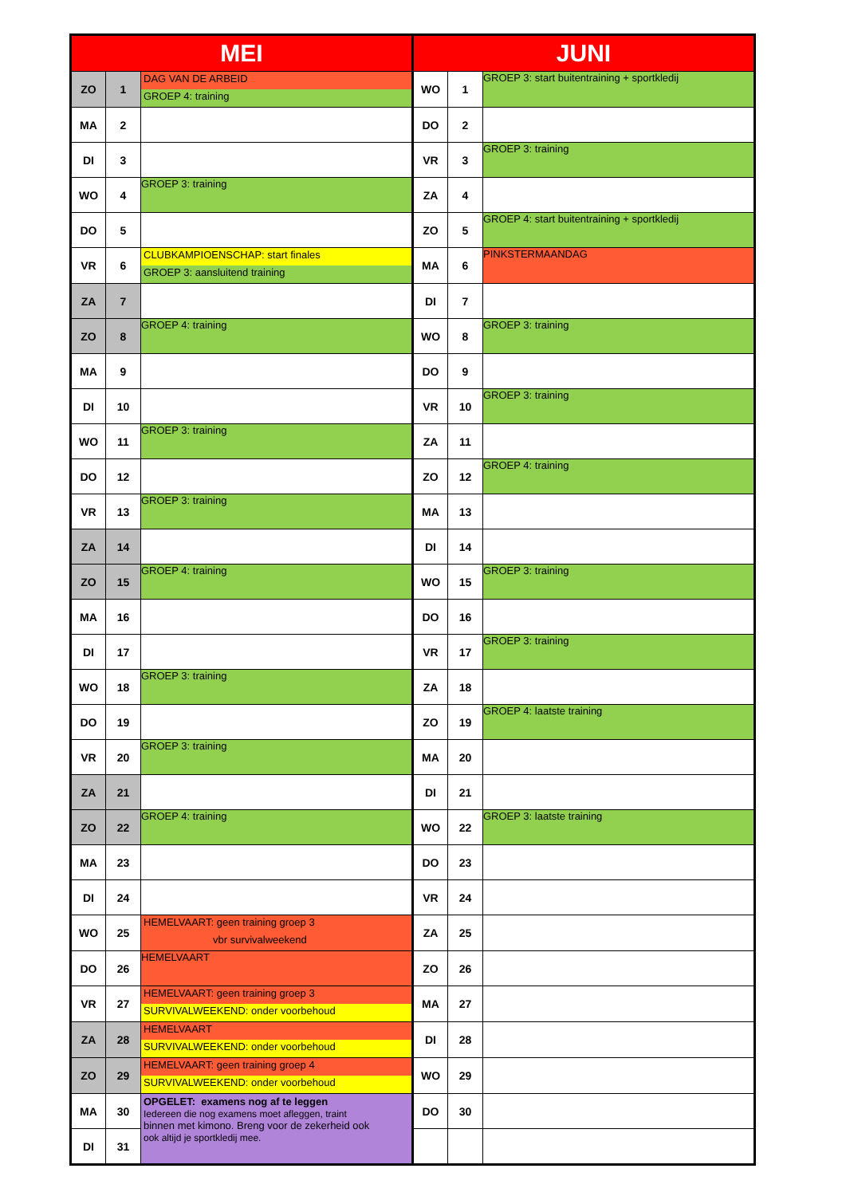| MEI | | | JUNI | | |
| --- | --- | --- | --- | --- | --- |
| ZO | 1 | DAG VAN DE ARBEID GROEP 4: training | WO | 1 | GROEP 3: start buitentraining + sportkledij |
| MA | 2 | | DO | 2 | |
| DI | 3 | | VR | 3 | GROEP 3: training |
| WO | 4 | GROEP 3: training | ZA | 4 | |
| DO | 5 | | ZO | 5 | GROEP 4: start buitentraining + sportkledij |
| VR | 6 | CLUBKAMPIOENSCHAP: start finales GROEP 3: aansluitend training | MA | 6 | PINKSTERMAANDAG |
| ZA | 7 | | DI | 7 | |
| ZO | 8 | GROEP 4: training | WO | 8 | GROEP 3: training |
| MA | 9 | | DO | 9 | |
| DI | 10 | | VR | 10 | GROEP 3: training |
| WO | 11 | GROEP 3: training | ZA | 11 | |
| DO | 12 | | ZO | 12 | GROEP 4: training |
| VR | 13 | GROEP 3: training | MA | 13 | |
| ZA | 14 | | DI | 14 | |
| ZO | 15 | GROEP 4: training | WO | 15 | GROEP 3: training |
| MA | 16 | | DO | 16 | |
| DI | 17 | | VR | 17 | GROEP 3: training |
| WO | 18 | GROEP 3: training | ZA | 18 | |
| DO | 19 | | ZO | 19 | GROEP 4: laatste training |
| VR | 20 | GROEP 3: training | MA | 20 | |
| ZA | 21 | | DI | 21 | |
| ZO | 22 | GROEP 4: training | WO | 22 | GROEP 3: laatste training |
| MA | 23 | | DO | 23 | |
| DI | 24 | | VR | 24 | |
| WO | 25 | HEMELVAART: geen training groep 3 vbr survivalweekend | ZA | 25 | |
| DO | 26 | HEMELVAART | ZO | 26 | |
| VR | 27 | HEMELVAART: geen training groep 3 SURVIVALWEEKEND: onder voorbehoud | MA | 27 | |
| ZA | 28 | HEMELVAART SURVIVALWEEKEND: onder voorbehoud | DI | 28 | |
| ZO | 29 | HEMELVAART: geen training groep 4 SURVIVALWEEKEND: onder voorbehoud | WO | 29 | |
| MA | 30 | OPGELET: examens nog af te leggen Iedereen die nog examens moet afleggen, traint binnen met kimono. Breng voor de zekerheid ook ook altijd je sportkledij mee. | DO | 30 | |
| DI | 31 | | | | |